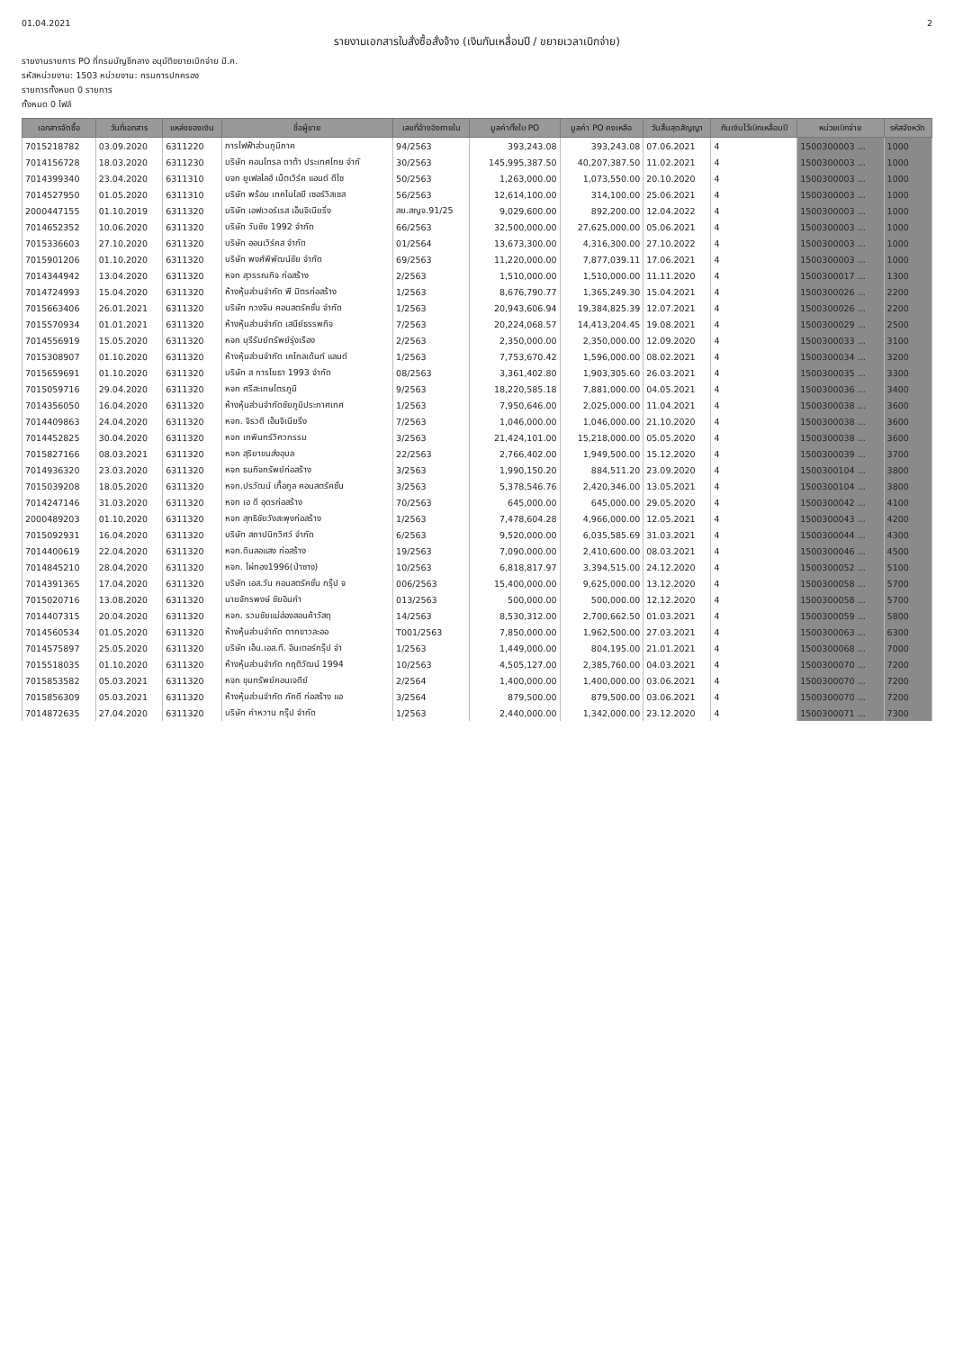01.04.2021 2
รายงานเอกสารใบสั่งซื้อสั่งจ้าง (เงินกันเหลื่อมปี / ขยายเวลาเบิกจ่าย)
รายงานรายการ PO ที่กรมบัญชีกลาง อนุมัติขยายเบิกจ่าย มี.ค.
รหัสหน่วยงาน: 1503 หน่วยงาน: กรมการปกครอง
รายการทั้งหมด 0 รายการ
ทั้งหมด 0 ไฟล์
| เอกสารจัดซื้อ | วันที่เอกสาร | แหล่งของเงิน | ชื่อผู้ขาย | เลขที่อ้างอิงภายใน | มูลค่าทั้งใบ PO | มูลค่า PO คงเหลือ | วันสิ้นสุดสัญญา | กันเงินไว้เบิกเหลื่อมปี | หน่วยเบิกจ่าย | รหัสจังหวัด |
| --- | --- | --- | --- | --- | --- | --- | --- | --- | --- | --- |
| 7015218782 | 03.09.2020 | 6311220 | การไฟฟ้าส่วนภูมิภาค | 94/2563 | 393,243.08 | 393,243.08 | 07.06.2021 | 4 | 1500300003 ... | 1000 |
| 7014156728 | 18.03.2020 | 6311230 | บริษัท คอนโทรล ดาต้า ประเทศไทย จำกั | 30/2563 | 145,995,387.50 | 40,207,387.50 | 11.02.2021 | 4 | 1500300003 ... | 1000 |
| 7014399340 | 23.04.2020 | 6311310 | บจก ยูเฟลไลฮ์ เน็ตเวิร์ค แอนด์ ดีไซ | 50/2563 | 1,263,000.00 | 1,073,550.00 | 20.10.2020 | 4 | 1500300003 ... | 1000 |
| 7014527950 | 01.05.2020 | 6311310 | บริษัท พร้อม เทคโนโลยี เซอร์วิสเซส | 56/2563 | 12,614,100.00 | 314,100.00 | 25.06.2021 | 4 | 1500300003 ... | 1000 |
| 2000447155 | 01.10.2019 | 6311320 | บริษัท เอฟเวอร์เรส เอ็นจิเนียริ่ง | สย.สญจ.91/25 | 9,029,600.00 | 892,200.00 | 12.04.2022 | 4 | 1500300003 ... | 1000 |
| 7014652352 | 10.06.2020 | 6311320 | บริษัท วันชัย 1992 จำกัด | 66/2563 | 32,500,000.00 | 27,625,000.00 | 05.06.2021 | 4 | 1500300003 ... | 1000 |
| 7015336603 | 27.10.2020 | 6311320 | บริษัท ออนเวิร์คส จำกัด | 01/2564 | 13,673,300.00 | 4,316,300.00 | 27.10.2022 | 4 | 1500300003 ... | 1000 |
| 7015901206 | 01.10.2020 | 6311320 | บริษัท พงศ์พิพัฒน์ชัย จำกัด | 69/2563 | 11,220,000.00 | 7,877,039.11 | 17.06.2021 | 4 | 1500300003 ... | 1000 |
| 7014344942 | 13.04.2020 | 6311320 | หจก สุวรรณกิจ ก่อสร้าง | 2/2563 | 1,510,000.00 | 1,510,000.00 | 11.11.2020 | 4 | 1500300017 ... | 1300 |
| 7014724993 | 15.04.2020 | 6311320 | ห้างหุ้นส่วนจำกัด พี มิตรก่อสร้าง | 1/2563 | 8,676,790.77 | 1,365,249.30 | 15.04.2021 | 4 | 1500300026 ... | 2200 |
| 7015663406 | 26.01.2021 | 6311320 | บริษัท กวงจิน คอนสตรัคชั่น จำกัด | 1/2563 | 20,943,606.94 | 19,384,825.39 | 12.07.2021 | 4 | 1500300026 ... | 2200 |
| 7015570934 | 01.01.2021 | 6311320 | ห้างหุ้นส่วนจำกัด เสนีย์ธรรพกิจ | 7/2563 | 20,224,068.57 | 14,413,204.45 | 19.08.2021 | 4 | 1500300029 ... | 2500 |
| 7014556919 | 15.05.2020 | 6311320 | หจก บุรีรัมย์ทรัพย์รุ่งเรือง | 2/2563 | 2,350,000.00 | 2,350,000.00 | 12.09.2020 | 4 | 1500300033 ... | 3100 |
| 7015308907 | 01.10.2020 | 6311320 | ห้างหุ้นส่วนจำกัด เคโกลเด้นท์ แลนด์ | 1/2563 | 7,753,670.42 | 1,596,000.00 | 08.02.2021 | 4 | 1500300034 ... | 3200 |
| 7015659691 | 01.10.2020 | 6311320 | บริษัท ส การโยธา 1993 จำกัด | 08/2563 | 3,361,402.80 | 1,903,305.60 | 26.03.2021 | 4 | 1500300035 ... | 3300 |
| 7015059716 | 29.04.2020 | 6311320 | หจก ศรีสะเกษไตรภูมิ | 9/2563 | 18,220,585.18 | 7,881,000.00 | 04.05.2021 | 4 | 1500300036 ... | 3400 |
| 7014356050 | 16.04.2020 | 6311320 | ห้างหุ้นส่วนจำกัดชัยภูมิประกาศเทศ | 1/2563 | 7,950,646.00 | 2,025,000.00 | 11.04.2021 | 4 | 1500300038 ... | 3600 |
| 7014409863 | 24.04.2020 | 6311320 | หจก. จิรวดี เอ็นจิเนียริ่ง | 7/2563 | 1,046,000.00 | 1,046,000.00 | 21.10.2020 | 4 | 1500300038 ... | 3600 |
| 7014452825 | 30.04.2020 | 6311320 | หจก เทพินทร์วิศวกรรม | 3/2563 | 21,424,101.00 | 15,218,000.00 | 05.05.2020 | 4 | 1500300038 ... | 3600 |
| 7015827166 | 08.03.2021 | 6311320 | หจก สุริยาขนส่งอุบล | 22/2563 | 2,766,402.00 | 1,949,500.00 | 15.12.2020 | 4 | 1500300039 ... | 3700 |
| 7014936320 | 23.03.2020 | 6311320 | หจก ธนกิจทรัพย์ก่อสร้าง | 3/2563 | 1,990,150.20 | 884,511.20 | 23.09.2020 | 4 | 1500300104 ... | 3800 |
| 7015039208 | 18.05.2020 | 6311320 | หจก.ปรวัฒน์ เกื้อกูล คอนสตรัคชั่น | 3/2563 | 5,378,546.76 | 2,420,346.00 | 13.05.2021 | 4 | 1500300104 ... | 3800 |
| 7014247146 | 31.03.2020 | 6311320 | หจก เอ ดี อุดรก่อสร้าง | 70/2563 | 645,000.00 | 645,000.00 | 29.05.2020 | 4 | 1500300042 ... | 4100 |
| 2000489203 | 01.10.2020 | 6311320 | หจก สุทธิชัยวังสะพุงก่อสร้าง | 1/2563 | 7,478,604.28 | 4,966,000.00 | 12.05.2021 | 4 | 1500300043 ... | 4200 |
| 7015092931 | 16.04.2020 | 6311320 | บริษัท สถาปนิกวิศว์ จำกัด | 6/2563 | 9,520,000.00 | 6,035,585.69 | 31.03.2021 | 4 | 1500300044 ... | 4300 |
| 7014400619 | 22.04.2020 | 6311320 | หจก.ดินสอแสง ก่อสร้าง | 19/2563 | 7,090,000.00 | 2,410,600.00 | 08.03.2021 | 4 | 1500300046 ... | 4500 |
| 7014845210 | 28.04.2020 | 6311320 | หจก. ไผ่ทอง1996(ป่าซาง) | 10/2563 | 6,818,817.97 | 3,394,515.00 | 24.12.2020 | 4 | 1500300052 ... | 5100 |
| 7014391365 | 17.04.2020 | 6311320 | บริษัท เอส.วัน คอนสตรัคชั่น กรุ๊ป จ | 006/2563 | 15,400,000.00 | 9,625,000.00 | 13.12.2020 | 4 | 1500300058 ... | 5700 |
| 7015020716 | 13.08.2020 | 6311320 | นายจักรพงษ์ ชัยอินคำ | 013/2563 | 500,000.00 | 500,000.00 | 12.12.2020 | 4 | 1500300058 ... | 5700 |
| 7014407315 | 20.04.2020 | 6311320 | หจก. รวมชัยแม่ฮ่องสอนค้าวัสดุ | 14/2563 | 8,530,312.00 | 2,700,662.50 | 01.03.2021 | 4 | 1500300059 ... | 5800 |
| 7014560534 | 01.05.2020 | 6311320 | ห้างหุ้นส่วนจำกัด ตากขาวละออ | T001/2563 | 7,850,000.00 | 1,962,500.00 | 27.03.2021 | 4 | 1500300063 ... | 6300 |
| 7014575897 | 25.05.2020 | 6311320 | บริษัท เอ็น.เอส.ที. อินเตอร์กรุ๊ป จำ | 1/2563 | 1,449,000.00 | 804,195.00 | 21.01.2021 | 4 | 1500300068 ... | 7000 |
| 7015518035 | 01.10.2020 | 6311320 | ห้างหุ้นส่วนจำกัด กฤติวัฒน์ 1994 | 10/2563 | 4,505,127.00 | 2,385,760.00 | 04.03.2021 | 4 | 1500300070 ... | 7200 |
| 7015853582 | 05.03.2021 | 6311320 | หจก ขุมทรัพย์คอนเจดีย์ | 2/2564 | 1,400,000.00 | 1,400,000.00 | 03.06.2021 | 4 | 1500300070 ... | 7200 |
| 7015856309 | 05.03.2021 | 6311320 | ห้างหุ้นส่วนจำกัด ภัคดี ก่อสร้าง แอ | 3/2564 | 879,500.00 | 879,500.00 | 03.06.2021 | 4 | 1500300070 ... | 7200 |
| 7014872635 | 27.04.2020 | 6311320 | บริษัท คำหวาน กรุ๊ป จำกัด | 1/2563 | 2,440,000.00 | 1,342,000.00 | 23.12.2020 | 4 | 1500300071 ... | 7300 |